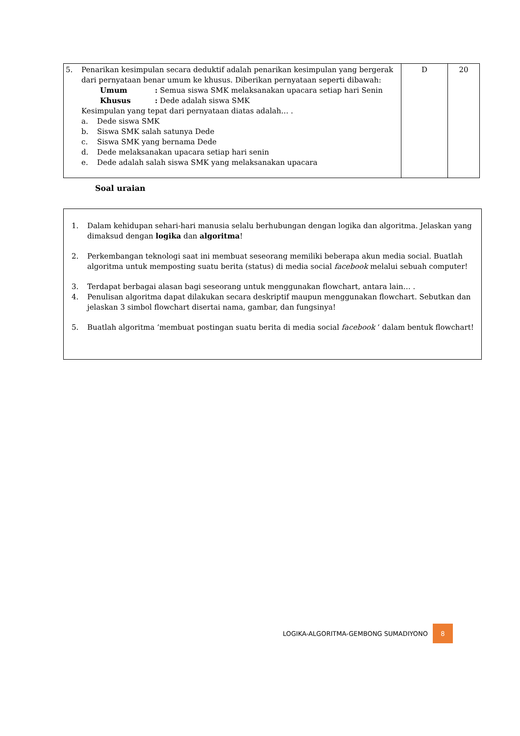| 5. Penarikan kesimpulan secara deduktif adalah penarikan kesimpulan yang bergerak dari pernyataan benar umum ke khusus. Diberikan pernyataan seperti dibawah: Umum : Semua siswa SMK melaksanakan upacara setiap hari Senin Khusus : Dede adalah siswa SMK Kesimpulan yang tepat dari pernyataan diatas adalah… . a. Dede siswa SMK b. Siswa SMK salah satunya Dede c. Siswa SMK yang bernama Dede d. Dede melaksanakan upacara setiap hari senin e. Dede adalah salah siswa SMK yang melaksanakan upacara | D | 20 |
Soal uraian
1. Dalam kehidupan sehari-hari manusia selalu berhubungan dengan logika dan algoritma. Jelaskan yang dimaksud dengan logika dan algoritma!
2. Perkembangan teknologi saat ini membuat seseorang memiliki beberapa akun media social. Buatlah algoritma untuk memposting suatu berita (status) di media social facebook melalui sebuah computer!
3. Terdapat berbagai alasan bagi seseorang untuk menggunakan flowchart, antara lain… .
4. Penulisan algoritma dapat dilakukan secara deskriptif maupun menggunakan flowchart. Sebutkan dan jelaskan 3 simbol flowchart disertai nama, gambar, dan fungsinya!
5. Buatlah algoritma ‘membuat postingan suatu berita di media social facebook ‘ dalam bentuk flowchart!
LOGIKA-ALGORITMA-GEMBONG SUMADIYONO 8